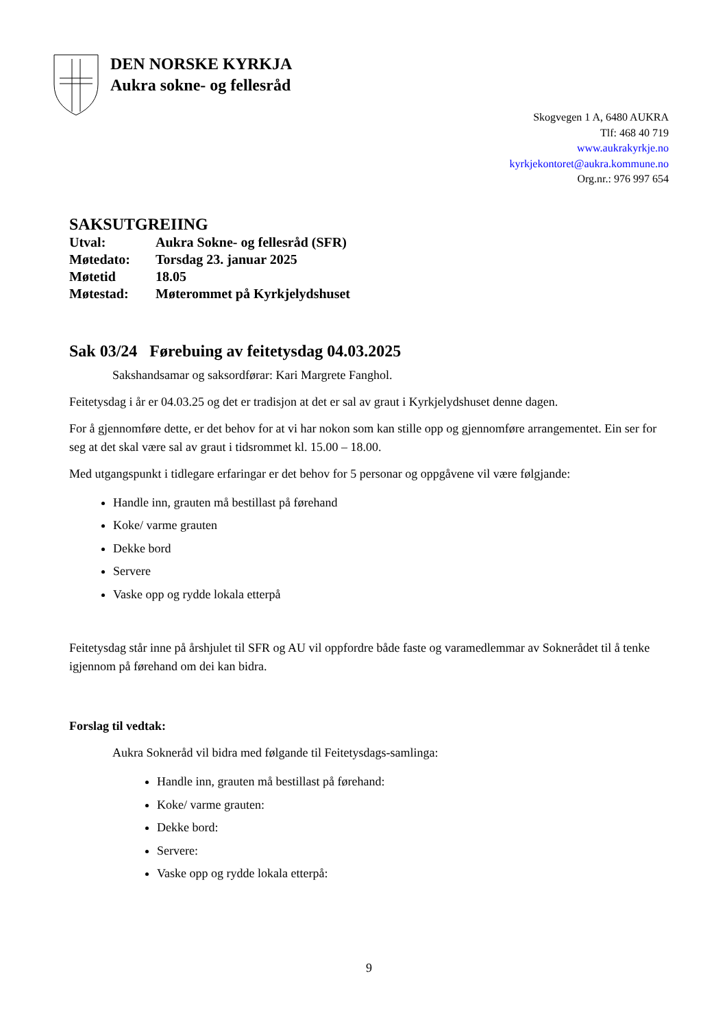DEN NORSKE KYRKJA
Aukra sokne- og fellesråd
Skogvegen 1 A, 6480 AUKRA
Tlf: 468 40 719
www.aukrakyrkje.no
kyrkjekontoret@aukra.kommune.no
Org.nr.: 976 997 654
SAKSUTGREIING
| Utval: | Aukra Sokne- og fellesråd (SFR) |
| Møtedato: | Torsdag 23. januar 2025 |
| Møtetid | 18.05 |
| Møtestad: | Møterommet på Kyrkjelydshuset |
Sak 03/24 Førebuing av feitetysdag 04.03.2025
Sakshandsamar og saksordførar: Kari Margrete Fanghol.
Feitetysdag i år er 04.03.25 og det er tradisjon at det er sal av graut i Kyrkjelydshuset denne dagen.
For å gjennomføre dette, er det behov for at vi har nokon som kan stille opp og gjennomføre arrangementet. Ein ser for seg at det skal være sal av graut i tidsrommet kl. 15.00 – 18.00.
Med utgangspunkt i tidlegare erfaringar er det behov for 5 personar og oppgåvene vil være følgjande:
Handle inn, grauten må bestillast på førehand
Koke/ varme grauten
Dekke bord
Servere
Vaske opp og rydde lokala etterpå
Feitetysdag står inne på årshjulet til SFR og AU vil oppfordre både faste og varamedlemmar av Soknerådet til å tenke igjennom på førehand om dei kan bidra.
Forslag til vedtak:
Aukra Sokneråd vil bidra med følgande til Feitetysdags-samlinga:
Handle inn, grauten må bestillast på førehand:
Koke/ varme grauten:
Dekke bord:
Servere:
Vaske opp og rydde lokala etterpå:
9